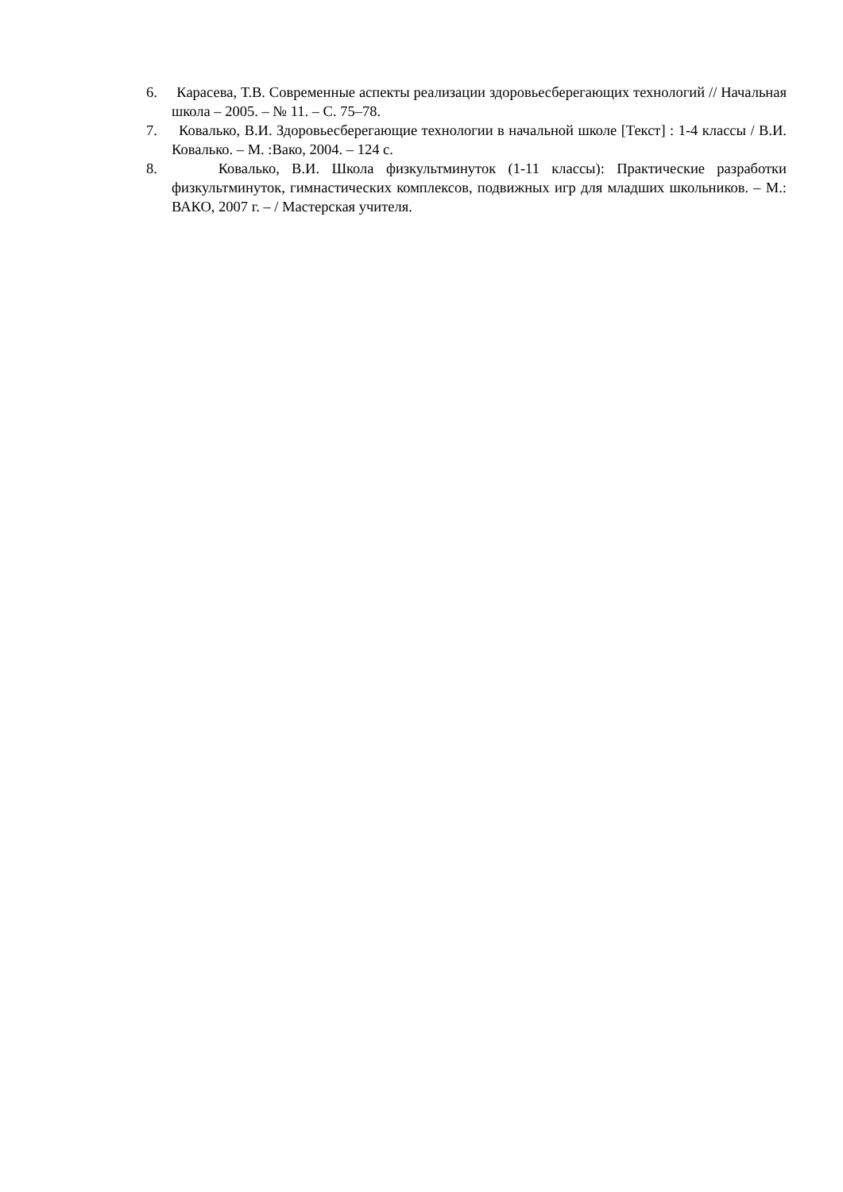6. Карасева, Т.В. Современные аспекты реализации здоровьесберегающих технологий // Начальная школа – 2005. – № 11. – С. 75–78.
7. Ковалько, В.И. Здоровьесберегающие технологии в начальной школе [Текст] : 1-4 классы / В.И. Ковалько. – М. :Вако, 2004. – 124 с.
8. Ковалько, В.И. Школа физкультминуток (1-11 классы): Практические разработки физкультминуток, гимнастических комплексов, подвижных игр для младших школьников. – М.: ВАКО, 2007 г. – / Мастерская учителя.